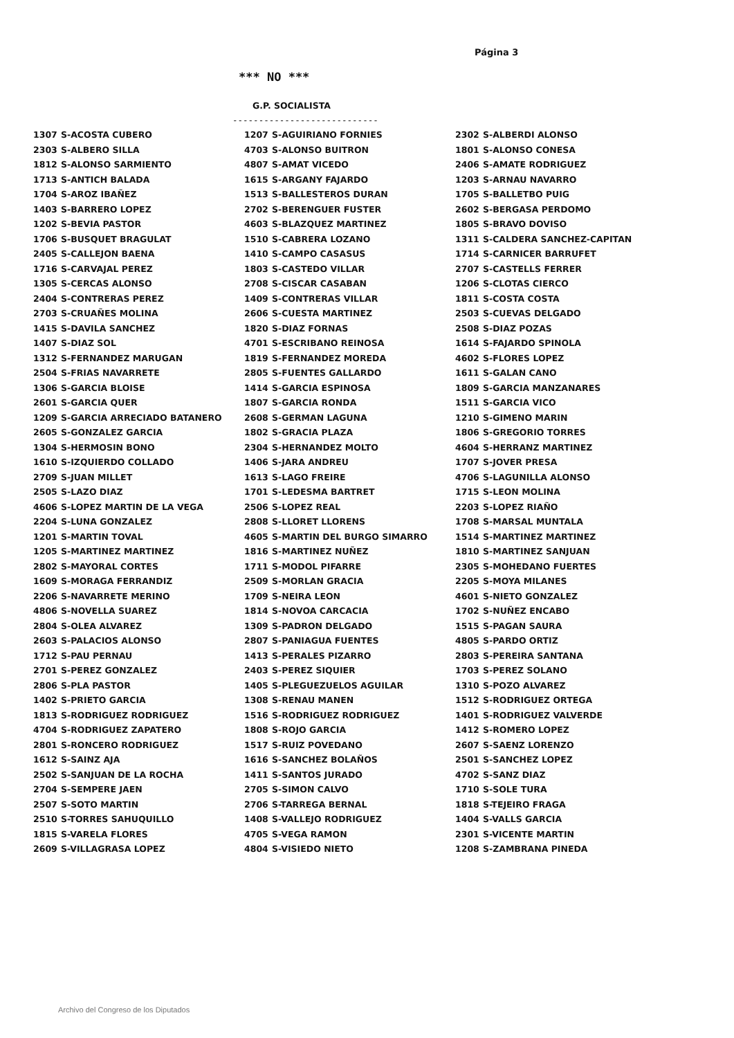Página 3
*** NO ***
G.P. SOCIALISTA
----------------------------
| 1307 | S-ACOSTA CUBERO | 1207 | S-AGUIRIANO FORNIES | 2302 | S-ALBERDI ALONSO |
| 2303 | S-ALBERO SILLA | 4703 | S-ALONSO BUITRON | 1801 | S-ALONSO CONESA |
| 1812 | S-ALONSO SARMIENTO | 4807 | S-AMAT VICEDO | 2406 | S-AMATE RODRIGUEZ |
| 1713 | S-ANTICH BALADA | 1615 | S-ARGANY FAJARDO | 1203 | S-ARNAU NAVARRO |
| 1704 | S-AROZ IBAÑEZ | 1513 | S-BALLESTEROS DURAN | 1705 | S-BALLETBO PUIG |
| 1403 | S-BARRERO LOPEZ | 2702 | S-BERENGUER FUSTER | 2602 | S-BERGASA PERDOMO |
| 1202 | S-BEVIA PASTOR | 4603 | S-BLAZQUEZ MARTINEZ | 1805 | S-BRAVO DOVISO |
| 1706 | S-BUSQUET BRAGULAT | 1510 | S-CABRERA LOZANO | 1311 | S-CALDERA SANCHEZ-CAPITAN |
| 2405 | S-CALLEJON BAENA | 1410 | S-CAMPO CASASUS | 1714 | S-CARNICER BARRUFET |
| 1716 | S-CARVAJAL PEREZ | 1803 | S-CASTEDO VILLAR | 2707 | S-CASTELLS FERRER |
| 1305 | S-CERCAS ALONSO | 2708 | S-CISCAR CASABAN | 1206 | S-CLOTAS CIERCO |
| 2404 | S-CONTRERAS PEREZ | 1409 | S-CONTRERAS VILLAR | 1811 | S-COSTA COSTA |
| 2703 | S-CRUAÑES MOLINA | 2606 | S-CUESTA MARTINEZ | 2503 | S-CUEVAS DELGADO |
| 1415 | S-DAVILA SANCHEZ | 1820 | S-DIAZ FORNAS | 2508 | S-DIAZ POZAS |
| 1407 | S-DIAZ SOL | 4701 | S-ESCRIBANO REINOSA | 1614 | S-FAJARDO SPINOLA |
| 1312 | S-FERNANDEZ MARUGAN | 1819 | S-FERNANDEZ MOREDA | 4602 | S-FLORES LOPEZ |
| 2504 | S-FRIAS NAVARRETE | 2805 | S-FUENTES GALLARDO | 1611 | S-GALAN CANO |
| 1306 | S-GARCIA BLOISE | 1414 | S-GARCIA ESPINOSA | 1809 | S-GARCIA MANZANARES |
| 2601 | S-GARCIA QUER | 1807 | S-GARCIA RONDA | 1511 | S-GARCIA VICO |
| 1209 | S-GARCIA ARRECIADO BATANERO | 2608 | S-GERMAN LAGUNA | 1210 | S-GIMENO MARIN |
| 2605 | S-GONZALEZ GARCIA | 1802 | S-GRACIA PLAZA | 1806 | S-GREGORIO TORRES |
| 1304 | S-HERMOSIN BONO | 2304 | S-HERNANDEZ MOLTO | 4604 | S-HERRANZ MARTINEZ |
| 1610 | S-IZQUIERDO COLLADO | 1406 | S-JARA ANDREU | 1707 | S-JOVER PRESA |
| 2709 | S-JUAN MILLET | 1613 | S-LAGO FREIRE | 4706 | S-LAGUNILLA ALONSO |
| 2505 | S-LAZO DIAZ | 1701 | S-LEDESMA BARTRET | 1715 | S-LEON MOLINA |
| 4606 | S-LOPEZ MARTIN DE LA VEGA | 2506 | S-LOPEZ REAL | 2203 | S-LOPEZ RIAÑO |
| 2204 | S-LUNA GONZALEZ | 2808 | S-LLORET LLORENS | 1708 | S-MARSAL MUNTALA |
| 1201 | S-MARTIN TOVAL | 4605 | S-MARTIN DEL BURGO SIMARRO | 1514 | S-MARTINEZ MARTINEZ |
| 1205 | S-MARTINEZ MARTINEZ | 1816 | S-MARTINEZ NUÑEZ | 1810 | S-MARTINEZ SANJUAN |
| 2802 | S-MAYORAL CORTES | 1711 | S-MODOL PIFARRE | 2305 | S-MOHEDANO FUERTES |
| 1609 | S-MORAGA FERRANDIZ | 2509 | S-MORLAN GRACIA | 2205 | S-MOYA MILANES |
| 2206 | S-NAVARRETE MERINO | 1709 | S-NEIRA LEON | 4601 | S-NIETO GONZALEZ |
| 4806 | S-NOVELLA SUAREZ | 1814 | S-NOVOA CARCACIA | 1702 | S-NUÑEZ ENCABO |
| 2804 | S-OLEA ALVAREZ | 1309 | S-PADRON DELGADO | 1515 | S-PAGAN SAURA |
| 2603 | S-PALACIOS ALONSO | 2807 | S-PANIAGUA FUENTES | 4805 | S-PARDO ORTIZ |
| 1712 | S-PAU PERNAU | 1413 | S-PERALES PIZARRO | 2803 | S-PEREIRA SANTANA |
| 2701 | S-PEREZ GONZALEZ | 2403 | S-PEREZ SIQUIER | 1703 | S-PEREZ SOLANO |
| 2806 | S-PLA PASTOR | 1405 | S-PLEGUEZUELOS AGUILAR | 1310 | S-POZO ALVAREZ |
| 1402 | S-PRIETO GARCIA | 1308 | S-RENAU MANEN | 1512 | S-RODRIGUEZ ORTEGA |
| 1813 | S-RODRIGUEZ RODRIGUEZ | 1516 | S-RODRIGUEZ RODRIGUEZ | 1401 | S-RODRIGUEZ VALVERDE |
| 4704 | S-RODRIGUEZ ZAPATERO | 1808 | S-ROJO GARCIA | 1412 | S-ROMERO LOPEZ |
| 2801 | S-RONCERO RODRIGUEZ | 1517 | S-RUIZ POVEDANO | 2607 | S-SAENZ LORENZO |
| 1612 | S-SAINZ AJA | 1616 | S-SANCHEZ BOLAÑOS | 2501 | S-SANCHEZ LOPEZ |
| 2502 | S-SANJUAN DE LA ROCHA | 1411 | S-SANTOS JURADO | 4702 | S-SANZ DIAZ |
| 2704 | S-SEMPERE JAEN | 2705 | S-SIMON CALVO | 1710 | S-SOLE TURA |
| 2507 | S-SOTO MARTIN | 2706 | S-TARREGA BERNAL | 1818 | S-TEJEIRO FRAGA |
| 2510 | S-TORRES SAHUQUILLO | 1408 | S-VALLEJO RODRIGUEZ | 1404 | S-VALLS GARCIA |
| 1815 | S-VARELA FLORES | 4705 | S-VEGA RAMON | 2301 | S-VICENTE MARTIN |
| 2609 | S-VILLAGRASA LOPEZ | 4804 | S-VISIEDO NIETO | 1208 | S-ZAMBRANA PINEDA |
Archivo del Congreso de los Diputados